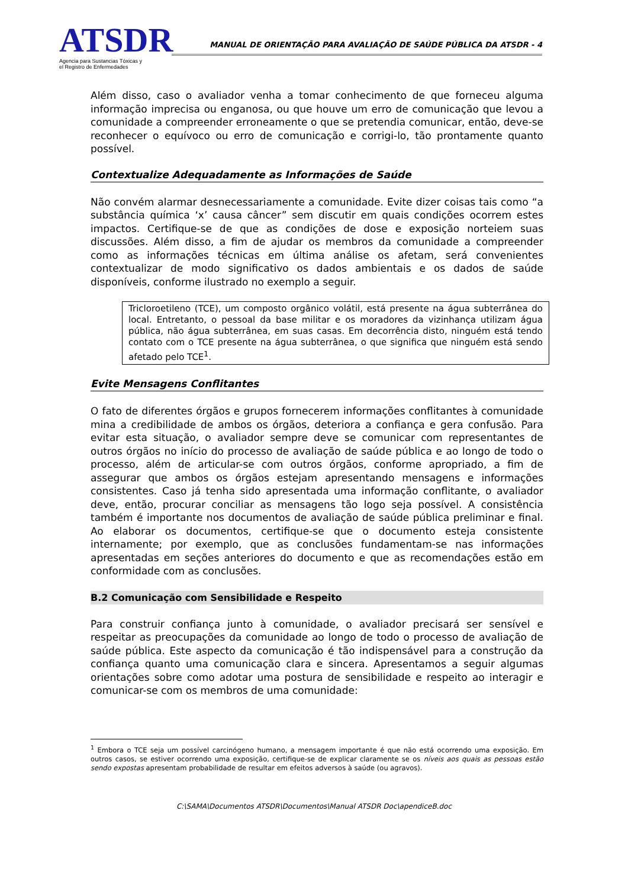ATSDR
Agencia para Sustancias Tóxicas y
el Registro de Enfermedades
MANUAL DE ORIENTAÇÃO PARA AVALIAÇÃO DE SAÚDE PÚBLICA DA ATSDR - 4
Além disso, caso o avaliador venha a tomar conhecimento de que forneceu alguma informação imprecisa ou enganosa, ou que houve um erro de comunicação que levou a comunidade a compreender erroneamente o que se pretendia comunicar, então, deve-se reconhecer o equívoco ou erro de comunicação e corrigi-lo, tão prontamente quanto possível.
Contextualize Adequadamente as Informações de Saúde
Não convém alarmar desnecessariamente a comunidade. Evite dizer coisas tais como “a substância química ‘x’ causa câncer” sem discutir em quais condições ocorrem estes impactos. Certifique-se de que as condições de dose e exposição norteiem suas discussões. Além disso, a fim de ajudar os membros da comunidade a compreender como as informações técnicas em última análise os afetam, será convenientes contextualizar de modo significativo os dados ambientais e os dados de saúde disponíveis, conforme ilustrado no exemplo a seguir.
Tricloroetileno (TCE), um composto orgânico volátil, está presente na água subterrânea do local. Entretanto, o pessoal da base militar e os moradores da vizinhança utilizam água pública, não água subterrânea, em suas casas. Em decorrência disto, ninguém está tendo contato com o TCE presente na água subterrânea, o que significa que ninguém está sendo afetado pelo TCE<sup>1</sup>.
Evite Mensagens Conflitantes
O fato de diferentes órgãos e grupos fornecerem informações conflitantes à comunidade mina a credibilidade de ambos os órgãos, deteriora a confiança e gera confusão. Para evitar esta situação, o avaliador sempre deve se comunicar com representantes de outros órgãos no início do processo de avaliação de saúde pública e ao longo de todo o processo, além de articular-se com outros órgãos, conforme apropriado, a fim de assegurar que ambos os órgãos estejam apresentando mensagens e informações consistentes. Caso já tenha sido apresentada uma informação conflitante, o avaliador deve, então, procurar conciliar as mensagens tão logo seja possível. A consistência também é importante nos documentos de avaliação de saúde pública preliminar e final. Ao elaborar os documentos, certifique-se que o documento esteja consistente internamente; por exemplo, que as conclusões fundamentam-se nas informações apresentadas em seções anteriores do documento e que as recomendações estão em conformidade com as conclusões.
B.2 Comunicação com Sensibilidade e Respeito
Para construir confiança junto à comunidade, o avaliador precisará ser sensível e respeitar as preocupações da comunidade ao longo de todo o processo de avaliação de saúde pública. Este aspecto da comunicação é tão indispensável para a construção da confiança quanto uma comunicação clara e sincera. Apresentamos a seguir algumas orientações sobre como adotar uma postura de sensibilidade e respeito ao interagir e comunicar-se com os membros de uma comunidade:
<sup>1</sup> Embora o TCE seja um possível carcinógeno humano, a mensagem importante é que não está ocorrendo uma exposição. Em outros casos, se estiver ocorrendo uma exposição, certifique-se de explicar claramente se os níveis aos quais as pessoas estão sendo expostas apresentam probabilidade de resultar em efeitos adversos à saúde (ou agravos).
C:\SAMA\Documentos ATSDR\Documentos\Manual ATSDR Doc\apendiceB.doc